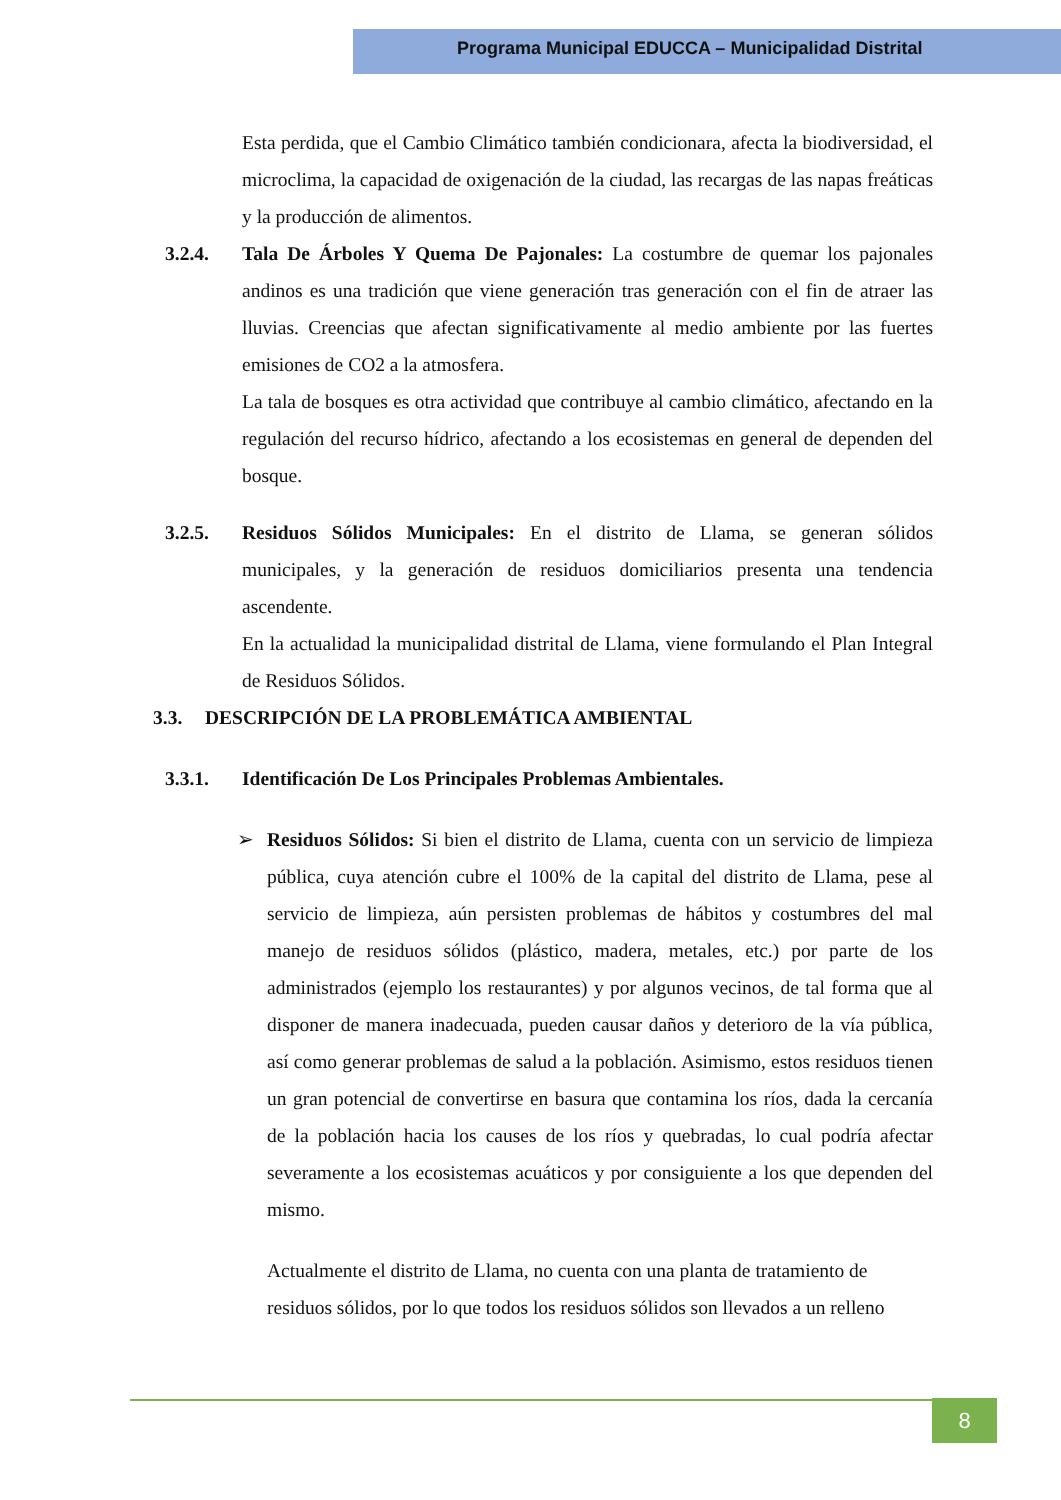Programa Municipal EDUCCA – Municipalidad Distrital
Esta perdida, que el Cambio Climático también condicionara, afecta la biodiversidad, el microclima, la capacidad de oxigenación de la ciudad, las recargas de las napas freáticas y la producción de alimentos.
3.2.4. Tala De Árboles Y Quema De Pajonales: La costumbre de quemar los pajonales andinos es una tradición que viene generación tras generación con el fin de atraer las lluvias. Creencias que afectan significativamente al medio ambiente por las fuertes emisiones de CO2 a la atmosfera.
La tala de bosques es otra actividad que contribuye al cambio climático, afectando en la regulación del recurso hídrico, afectando a los ecosistemas en general de dependen del bosque.
3.2.5. Residuos Sólidos Municipales: En el distrito de Llama, se generan sólidos municipales, y la generación de residuos domiciliarios presenta una tendencia ascendente.
En la actualidad la municipalidad distrital de Llama, viene formulando el Plan Integral de Residuos Sólidos.
3.3. DESCRIPCIÓN DE LA PROBLEMÁTICA AMBIENTAL
3.3.1. Identificación De Los Principales Problemas Ambientales.
➢ Residuos Sólidos: Si bien el distrito de Llama, cuenta con un servicio de limpieza pública, cuya atención cubre el 100% de la capital del distrito de Llama, pese al servicio de limpieza, aún persisten problemas de hábitos y costumbres del mal manejo de residuos sólidos (plástico, madera, metales, etc.) por parte de los administrados (ejemplo los restaurantes) y por algunos vecinos, de tal forma que al disponer de manera inadecuada, pueden causar daños y deterioro de la vía pública, así como generar problemas de salud a la población. Asimismo, estos residuos tienen un gran potencial de convertirse en basura que contamina los ríos, dada la cercanía de la población hacia los causes de los ríos y quebradas, lo cual podría afectar severamente a los ecosistemas acuáticos y por consiguiente a los que dependen del mismo.
Actualmente el distrito de Llama, no cuenta con una planta de tratamiento de residuos sólidos, por lo que todos los residuos sólidos son llevados a un relleno
8